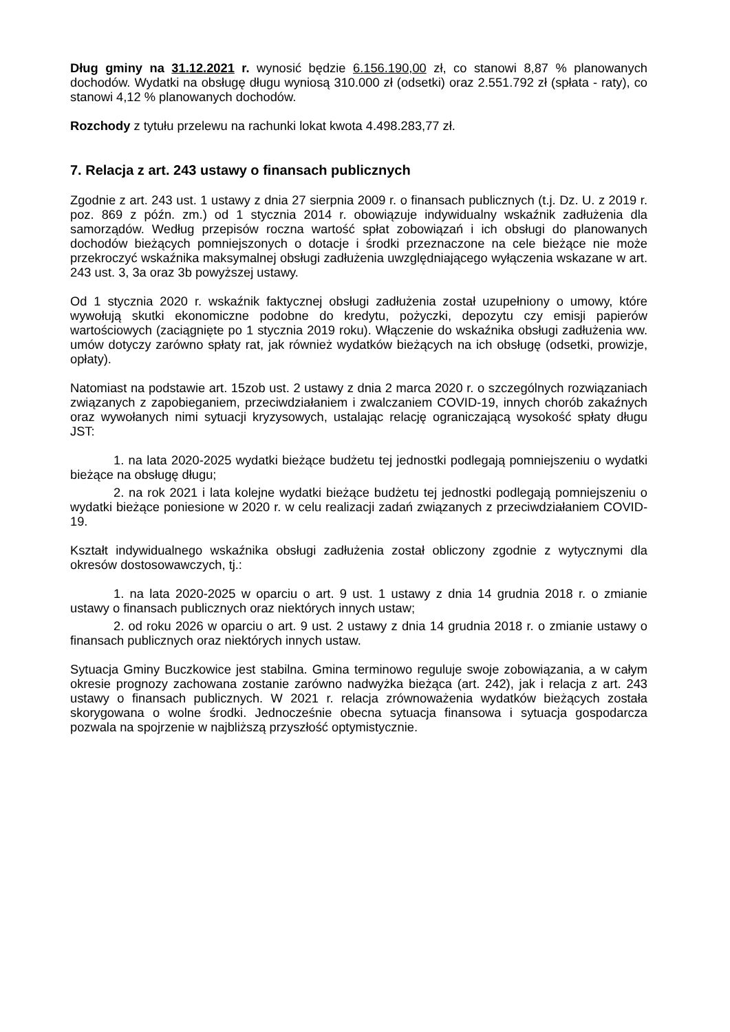Dług gminy na 31.12.2021 r. wynosić będzie 6.156.190,00 zł, co stanowi 8,87 % planowanych dochodów. Wydatki na obsługę długu wyniosą 310.000 zł (odsetki) oraz 2.551.792 zł (spłata - raty), co stanowi 4,12 % planowanych dochodów.
Rozchody z tytułu przelewu na rachunki lokat kwota 4.498.283,77 zł.
7. Relacja z art. 243 ustawy o finansach publicznych
Zgodnie z art. 243 ust. 1 ustawy z dnia 27 sierpnia 2009 r. o finansach publicznych (t.j. Dz. U. z 2019 r. poz. 869 z późn. zm.) od 1 stycznia 2014 r. obowiązuje indywidualny wskaźnik zadłużenia dla samorządów. Według przepisów roczna wartość spłat zobowiązań i ich obsługi do planowanych dochodów bieżących pomniejszonych o dotacje i środki przeznaczone na cele bieżące nie może przekroczyć wskaźnika maksymalnej obsługi zadłużenia uwzględniającego wyłączenia wskazane w art. 243 ust. 3, 3a oraz 3b powyższej ustawy.
Od 1 stycznia 2020 r. wskaźnik faktycznej obsługi zadłużenia został uzupełniony o umowy, które wywołują skutki ekonomiczne podobne do kredytu, pożyczki, depozytu czy emisji papierów wartościowych (zaciągnięte po 1 stycznia 2019 roku). Włączenie do wskaźnika obsługi zadłużenia ww. umów dotyczy zarówno spłaty rat, jak również wydatków bieżących na ich obsługę (odsetki, prowizje, opłaty).
Natomiast na podstawie art. 15zob ust. 2 ustawy z dnia 2 marca 2020 r. o szczególnych rozwiązaniach związanych z zapobieganiem, przeciwdziałaniem i zwalczaniem COVID-19, innych chorób zakaźnych oraz wywołanych nimi sytuacji kryzysowych, ustalając relację ograniczającą wysokość spłaty długu JST:
1. na lata 2020-2025 wydatki bieżące budżetu tej jednostki podlegają pomniejszeniu o wydatki bieżące na obsługę długu;
2. na rok 2021 i lata kolejne wydatki bieżące budżetu tej jednostki podlegają pomniejszeniu o wydatki bieżące poniesione w 2020 r. w celu realizacji zadań związanych z przeciwdziałaniem COVID-19.
Kształt indywidualnego wskaźnika obsługi zadłużenia został obliczony zgodnie z wytycznymi dla okresów dostosowawczych, tj.:
1. na lata 2020-2025 w oparciu o art. 9 ust. 1 ustawy z dnia 14 grudnia 2018 r. o zmianie ustawy o finansach publicznych oraz niektórych innych ustaw;
2. od roku 2026 w oparciu o art. 9 ust. 2 ustawy z dnia 14 grudnia 2018 r. o zmianie ustawy o finansach publicznych oraz niektórych innych ustaw.
Sytuacja Gminy Buczkowice jest stabilna. Gmina terminowo reguluje swoje zobowiązania, a w całym okresie prognozy zachowana zostanie zarówno nadwyżka bieżąca (art. 242), jak i relacja z art. 243 ustawy o finansach publicznych. W 2021 r. relacja zrównoważenia wydatków bieżących została skorygowana o wolne środki. Jednocześnie obecna sytuacja finansowa i sytuacja gospodarcza pozwala na spojrzenie w najbliższą przyszłość optymistycznie.